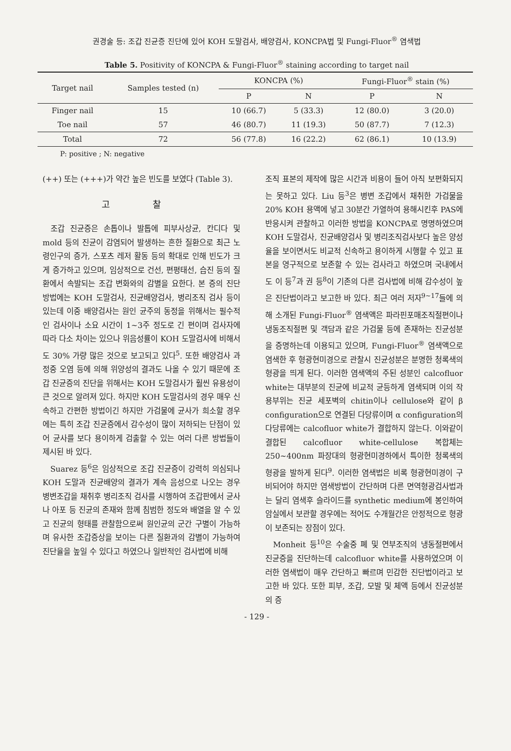권경술 등: 조갑 진균증 진단에 있어 KOH 도말검사, 배양검사, KONCPA법 및 Fungi-Fluor<sup>®</sup> 염색법
Table 5. Positivity of KONCPA & Fungi-Fluor<sup>®</sup> staining according to target nail
| Target nail | Samples tested (n) | KONCPA (%) | | Fungi-Fluor<sup>®</sup> stain (%) | |
| --- | --- | --- | --- | --- | --- |
| | | P | N | P | N |
| Finger nail | 15 | 10 (66.7) | 5 (33.3) | 12 (80.0) | 3 (20.0) |
| Toe nail | 57 | 46 (80.7) | 11 (19.3) | 50 (87.7) | 7 (12.3) |
| Total | 72 | 56 (77.8) | 16 (22.2) | 62 (86.1) | 10 (13.9) |
P: positive ; N: negative
(++) 또는 (+++)가 약간 높은 빈도를 보였다 (Table 3).
고 찰
조갑 진균증은 손톱이나 발톱에 피부사상균, 칸디다 및 mold 등의 진균이 감염되어 발생하는 흔한 질환으로 최근 노령인구의 증가, 스포츠 레저 활동 등의 확대로 인해 빈도가 크게 증가하고 있으며, 임상적으로 건선, 편평태선, 습진 등의 질환에서 속발되는 조갑 변화와의 감별을 요한다. 본 증의 진단 방법에는 KOH 도말검사, 진균배양검사, 병리조직 검사 등이 있는데 이중 배양검사는 원인 균주의 동정을 위해서는 필수적인 검사이나 소요 시간이 1~3주 정도로 긴 편이며 검사자에 따라 다소 차이는 있으나 위음성률이 KOH 도말검사에 비해서도 30% 가량 많은 것으로 보고되고 있다<sup>5</sup>. 또한 배양검사 과정중 오염 등에 의해 위양성의 결과도 나올 수 있기 때문에 조갑 진균증의 진단을 위해서는 KOH 도말검사가 훨씬 유용성이 큰 것으로 알려져 있다. 하지만 KOH 도말검사의 경우 매우 신속하고 간편한 방법이긴 하지만 가검물에 균사가 희소할 경우에는 특히 조갑 진균증에서 감수성이 많이 저하되는 단점이 있어 균사를 보다 용이하게 검출할 수 있는 여러 다른 방법들이 제시된 바 있다.
Suarez 등<sup>6</sup>은 임상적으로 조갑 진균증이 강력히 의심되나 KOH 도말과 진균배양의 결과가 계속 음성으로 나오는 경우 병변조갑을 채취후 병리조직 검사를 시행하여 조갑판에서 균사나 아포 등 진균의 존재와 함께 침범한 정도와 배열을 알 수 있고 진균의 형태를 관찰함으로써 원인균의 군간 구별이 가능하며 유사한 조갑증상을 보이는 다른 질환과의 감별이 가능하여 진단율을 높일 수 있다고 하였으나 일반적인 검사법에 비해
조직 표본의 제작에 많은 시간과 비용이 들어 아직 보편화되지는 못하고 있다. Liu 등<sup>3</sup>은 병변 조갑에서 채취한 가검물을 20% KOH 용액에 넣고 30분간 가열하여 용해시킨후 PAS에 반응시켜 관찰하고 이러한 방법을 KONCPA로 명명하였으며 KOH 도말검사, 진균배양검사 및 병리조직검사보다 높은 양성율을 보이면서도 비교적 신속하고 용이하게 시행할 수 있고 표본을 영구적으로 보존할 수 있는 검사라고 하였으며 국내에서도 이 등<sup>7</sup>과 권 등<sup>8</sup>이 기존의 다른 검사법에 비해 감수성이 높은 진단법이라고 보고한 바 있다. 최근 여러 저자<sup>9~17</sup>들에 의해 소개된 Fungi-Fluor<sup>®</sup> 염색액은 파라핀포매조직절편이나 냉동조직절편 및 객담과 같은 가검물 등에 존재하는 진균성분을 증명하는데 이용되고 있으며, Fungi-Fluor<sup>®</sup> 염색액으로 염색한 후 형광현미경으로 관찰시 진균성분은 분명한 청록색의 형광을 띄게 된다. 이러한 염색액의 주된 성분인 calcofluor white는 대부분의 진균에 비교적 균등하게 염색되며 이의 작용부위는 진균 세포벽의 chitin이나 cellulose와 같이 β configuration으로 연결된 다당류이며 α configuration의 다당류에는 calcofluor white가 결합하지 않는다. 이와같이 결합된 calcofluor white-cellulose 복합체는 250~400nm 파장대의 형광현미경하에서 특이한 청록색의 형광을 발하게 된다<sup>9</sup>. 이러한 염색법은 비록 형광현미경이 구비되어야 하지만 염색방법이 간단하며 다른 면역형광검사법과는 달리 염색후 슬라이드를 synthetic medium에 봉인하여 암실에서 보관할 경우에는 적어도 수개월간은 안정적으로 형광이 보존되는 장점이 있다.
Monheit 등<sup>10</sup>은 수술중 폐 및 연부조직의 냉동절편에서 진균증을 진단하는데 calcofluor white를 사용하였으며 이러한 염색법이 매우 간단하고 빠르며 민감한 진단법이라고 보고한 바 있다. 또한 피부, 조갑, 모발 및 체액 등에서 진균성분의 증
- 129 -